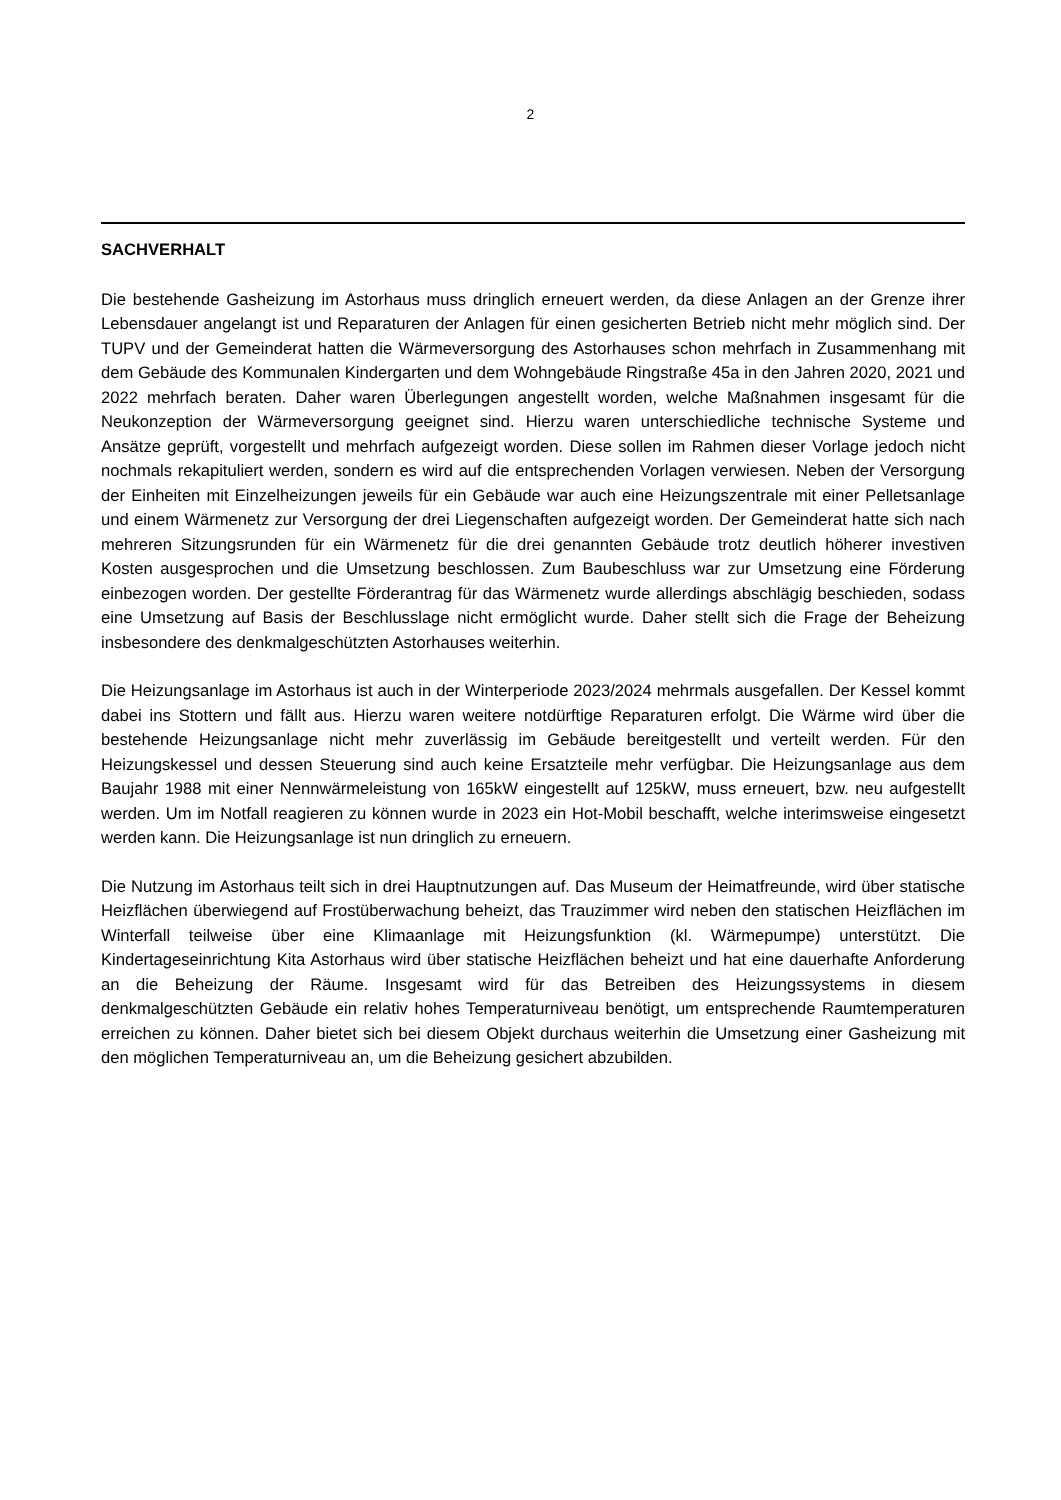2
SACHVERHALT
Die bestehende Gasheizung im Astorhaus muss dringlich erneuert werden, da diese Anlagen an der Grenze ihrer Lebensdauer angelangt ist und Reparaturen der Anlagen für einen gesicherten Betrieb nicht mehr möglich sind. Der TUPV und der Gemeinderat hatten die Wärmeversorgung des Astorhauses schon mehrfach in Zusammenhang mit dem Gebäude des Kommunalen Kindergarten und dem Wohngebäude Ringstraße 45a in den Jahren 2020, 2021 und 2022 mehrfach beraten. Daher waren Überlegungen angestellt worden, welche Maßnahmen insgesamt für die Neukonzeption der Wärmeversorgung geeignet sind. Hierzu waren unterschiedliche technische Systeme und Ansätze geprüft, vorgestellt und mehrfach aufgezeigt worden. Diese sollen im Rahmen dieser Vorlage jedoch nicht nochmals rekapituliert werden, sondern es wird auf die entsprechenden Vorlagen verwiesen. Neben der Versorgung der Einheiten mit Einzelheizungen jeweils für ein Gebäude war auch eine Heizungszentrale mit einer Pelletsanlage und einem Wärmenetz zur Versorgung der drei Liegenschaften aufgezeigt worden. Der Gemeinderat hatte sich nach mehreren Sitzungsrunden für ein Wärmenetz für die drei genannten Gebäude trotz deutlich höherer investiven Kosten ausgesprochen und die Umsetzung beschlossen. Zum Baubeschluss war zur Umsetzung eine Förderung einbezogen worden. Der gestellte Förderantrag für das Wärmenetz wurde allerdings abschlägig beschieden, sodass eine Umsetzung auf Basis der Beschlusslage nicht ermöglicht wurde. Daher stellt sich die Frage der Beheizung insbesondere des denkmalgeschützten Astorhauses weiterhin.
Die Heizungsanlage im Astorhaus ist auch in der Winterperiode 2023/2024 mehrmals ausgefallen. Der Kessel kommt dabei ins Stottern und fällt aus. Hierzu waren weitere notdürftige Reparaturen erfolgt. Die Wärme wird über die bestehende Heizungsanlage nicht mehr zuverlässig im Gebäude bereitgestellt und verteilt werden. Für den Heizungskessel und dessen Steuerung sind auch keine Ersatzteile mehr verfügbar. Die Heizungsanlage aus dem Baujahr 1988 mit einer Nennwärmeleistung von 165kW eingestellt auf 125kW, muss erneuert, bzw. neu aufgestellt werden. Um im Notfall reagieren zu können wurde in 2023 ein Hot-Mobil beschafft, welche interimsweise eingesetzt werden kann. Die Heizungsanlage ist nun dringlich zu erneuern.
Die Nutzung im Astorhaus teilt sich in drei Hauptnutzungen auf. Das Museum der Heimatfreunde, wird über statische Heizflächen überwiegend auf Frostüberwachung beheizt, das Trauzimmer wird neben den statischen Heizflächen im Winterfall teilweise über eine Klimaanlage mit Heizungsfunktion (kl. Wärmepumpe) unterstützt. Die Kindertageseinrichtung Kita Astorhaus wird über statische Heizflächen beheizt und hat eine dauerhafte Anforderung an die Beheizung der Räume. Insgesamt wird für das Betreiben des Heizungssystems in diesem denkmalgeschützten Gebäude ein relativ hohes Temperaturniveau benötigt, um entsprechende Raumtemperaturen erreichen zu können. Daher bietet sich bei diesem Objekt durchaus weiterhin die Umsetzung einer Gasheizung mit den möglichen Temperaturniveau an, um die Beheizung gesichert abzubilden.